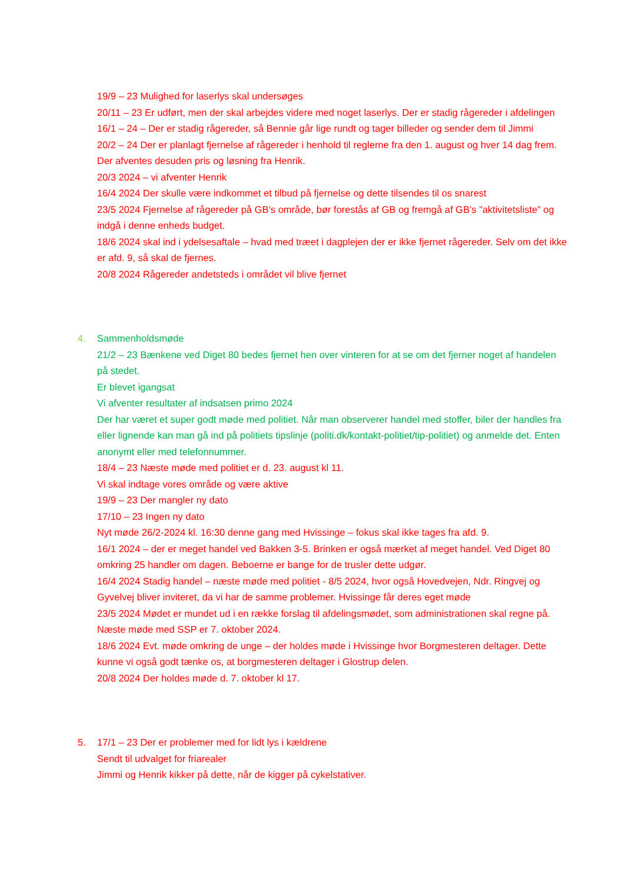19/9 – 23 Mulighed for laserlys skal undersøges
20/11 – 23 Er udført, men der skal arbejdes videre med noget laserlys. Der er stadig rågereder i afdelingen
16/1 – 24 – Der er stadig rågereder, så Bennie går lige rundt og tager billeder og sender dem til Jimmi
20/2 – 24 Der er planlagt fjernelse af rågereder i henhold til reglerne fra den 1. august og hver 14 dag frem. Der afventes desuden pris og løsning fra Henrik.
20/3 2024 – vi afventer Henrik
16/4 2024 Der skulle være indkommet et tilbud på fjernelse og dette tilsendes til os snarest
23/5 2024 Fjernelse af rågereder på GB’s område, bør forestås af GB og fremgå af GB’s ”aktivitetsliste” og indgå i denne enheds budget.
18/6 2024 skal ind i ydelsesaftale – hvad med træet i dagplejen der er ikke fjernet rågereder. Selv om det ikke er afd. 9, så skal de fjernes.
20/8 2024 Rågereder andetsteds i området vil blive fjernet
4. Sammenholdsmøde
21/2 – 23 Bænkene ved Diget 80 bedes fjernet hen over vinteren for at se om det fjerner noget af handelen på stedet.
Er blevet igangsat
Vi afventer resultater af indsatsen primo 2024
Der har været et super godt møde med politiet. Når man observerer handel med stoffer, biler der handles fra eller lignende kan man gå ind på politiets tipslinje (politi.dk/kontakt-politiet/tip-politiet) og anmelde det. Enten anonymt eller med telefonnummer.
18/4 – 23 Næste møde med politiet er d. 23. august kl 11.
Vi skal indtage vores område og være aktive
19/9 – 23 Der mangler ny dato
17/10 – 23 Ingen ny dato
Nyt møde 26/2-2024 kl. 16:30 denne gang med Hvissinge – fokus skal ikke tages fra afd. 9.
16/1 2024 – der er meget handel ved Bakken 3-5. Brinken er også mærket af meget handel. Ved Diget 80 omkring 25 handler om dagen. Beboerne er bange for de trusler dette udgør.
16/4 2024 Stadig handel – næste møde med politiet - 8/5 2024, hvor også Hovedvejen, Ndr. Ringvej og Gyvelvej bliver inviteret, da vi har de samme problemer. Hvissinge får deres eget møde
23/5 2024 Mødet er mundet ud i en række forslag til afdelingsmødet, som administrationen skal regne på. Næste møde med SSP er 7. oktober 2024.
18/6 2024 Evt. møde omkring de unge – der holdes møde i Hvissinge hvor Borgmesteren deltager. Dette kunne vi også godt tænke os, at borgmesteren deltager i Glostrup delen.
20/8 2024 Der holdes møde d. 7. oktober kl 17.
5. 17/1 – 23 Der er problemer med for lidt lys i kældrene
Sendt til udvalget for friarealer
Jimmi og Henrik kikker på dette, når de kigger på cykelstativer.